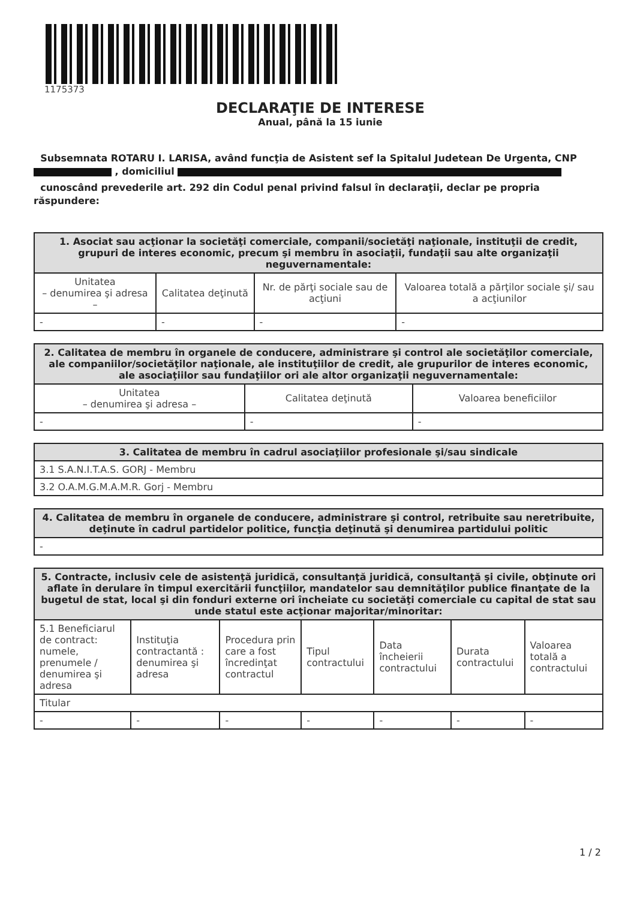1175373
DECLARAŢIE DE INTERESE
Anual, până la 15 iunie
Subsemnata ROTARU I. LARISA, având funcţia de Asistent sef la Spitalul Judetean De Urgenta, CNP , domiciliul
cunoscând prevederile art. 292 din Codul penal privind falsul în declaraţii, declar pe propria răspundere:
| 1. Asociat sau acţionar la societăţi comerciale, companii/societăţi naţionale, instituţii de credit, grupuri de interes economic, precum şi membru în asociaţii, fundaţii sau alte organizaţii neguvernamentale: | | | |
| --- | --- | --- | --- |
| Unitatea – denumirea şi adresa – | Calitatea deţinută | Nr. de părţi sociale sau de acţiuni | Valoarea totală a părţilor sociale şi/ sau a acţiunilor |
| - | - | - | - |
| 2. Calitatea de membru în organele de conducere, administrare şi control ale societăţilor comerciale, ale companiilor/societăţilor naţionale, ale instituţiilor de credit, ale grupurilor de interes economic, ale asociaţiilor sau fundaţiilor ori ale altor organizaţii neguvernamentale: | | |
| --- | --- | --- |
| Unitatea – denumirea şi adresa – | Calitatea deţinută | Valoarea beneficiilor |
| - | - | - |
| 3. Calitatea de membru în cadrul asociaţiilor profesionale şi/sau sindicale |
| --- |
| 3.1 S.A.N.I.T.A.S. GORJ - Membru |
| 3.2 O.A.M.G.M.A.M.R. Gorj - Membru |
| 4. Calitatea de membru în organele de conducere, administrare şi control, retribuite sau neretribuite, deţinute în cadrul partidelor politice, funcţia deţinută şi denumirea partidului politic |
| --- |
| - |
| 5. Contracte, inclusiv cele de asistenţă juridică, consultanţă juridică, consultanţă şi civile, obţinute ori aflate în derulare în timpul exercitării funcţiilor, mandatelor sau demnităţilor publice finanţate de la bugetul de stat, local şi din fonduri externe ori încheiate cu societăţi comerciale cu capital de stat sau unde statul este acţionar majoritar/minoritar: | | | | | | |
| --- | --- | --- | --- | --- | --- | --- |
| 5.1 Beneficiarul de contract: numele, prenumele / denumirea şi adresa | Instituţia contractantă : denumirea şi adresa | Procedura prin care a fost încredinţat contractul | Tipul contractului | Data încheierii contractului | Durata contractului | Valoarea totală a contractului |
| Titular | | | | | | |
| - | - | - | - | - | - | - |
1 / 2